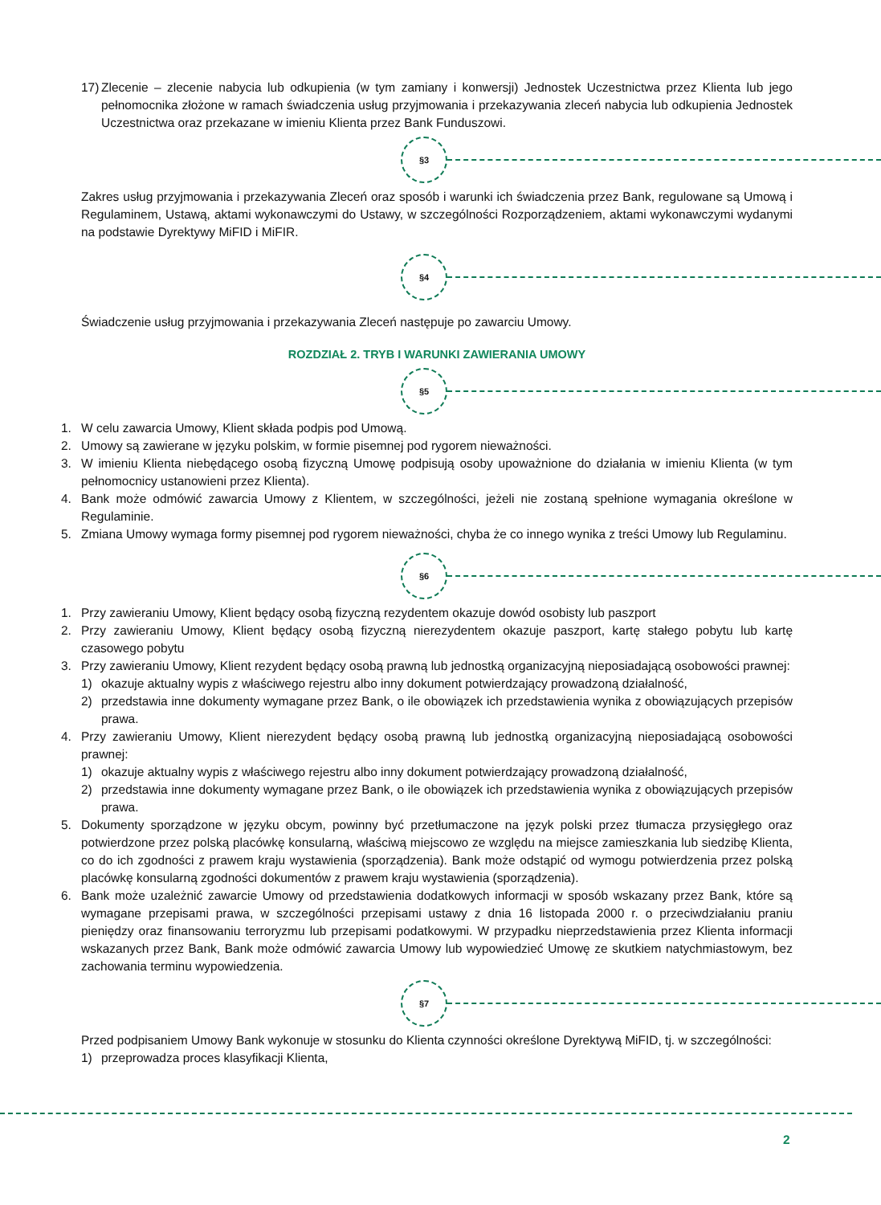17) Zlecenie – zlecenie nabycia lub odkupienia (w tym zamiany i konwersji) Jednostek Uczestnictwa przez Klienta lub jego pełnomocnika złożone w ramach świadczenia usług przyjmowania i przekazywania zleceń nabycia lub odkupienia Jednostek Uczestnictwa oraz przekazane w imieniu Klienta przez Bank Funduszowi.
§3
Zakres usług przyjmowania i przekazywania Zleceń oraz sposób i warunki ich świadczenia przez Bank, regulowane są Umową i Regulaminem, Ustawą, aktami wykonawczymi do Ustawy, w szczególności Rozporządzeniem, aktami wykonawczymi wydanymi na podstawie Dyrektywy MiFID i MiFIR.
§4
Świadczenie usług przyjmowania i przekazywania Zleceń następuje po zawarciu Umowy.
ROZDZIAŁ 2. TRYB I WARUNKI ZAWIERANIA UMOWY
§5
1. W celu zawarcia Umowy, Klient składa podpis pod Umową.
2. Umowy są zawierane w języku polskim, w formie pisemnej pod rygorem nieważności.
3. W imieniu Klienta niebędącego osobą fizyczną Umowę podpisują osoby upoważnione do działania w imieniu Klienta (w tym pełnomocnicy ustanowieni przez Klienta).
4. Bank może odmówić zawarcia Umowy z Klientem, w szczególności, jeżeli nie zostaną spełnione wymagania określone w Regulaminie.
5. Zmiana Umowy wymaga formy pisemnej pod rygorem nieważności, chyba że co innego wynika z treści Umowy lub Regulaminu.
§6
1. Przy zawieraniu Umowy, Klient będący osobą fizyczną rezydentem okazuje dowód osobisty lub paszport
2. Przy zawieraniu Umowy, Klient będący osobą fizyczną nierezydentem okazuje paszport, kartę stałego pobytu lub kartę czasowego pobytu
3. Przy zawieraniu Umowy, Klient rezydent będący osobą prawną lub jednostką organizacyjną nieposiadającą osobowości prawnej:
1) okazuje aktualny wypis z właściwego rejestru albo inny dokument potwierdzający prowadzoną działalność,
2) przedstawia inne dokumenty wymagane przez Bank, o ile obowiązek ich przedstawienia wynika z obowiązujących przepisów prawa.
4. Przy zawieraniu Umowy, Klient nierezydent będący osobą prawną lub jednostką organizacyjną nieposiadającą osobowości prawnej:
1) okazuje aktualny wypis z właściwego rejestru albo inny dokument potwierdzający prowadzoną działalność,
2) przedstawia inne dokumenty wymagane przez Bank, o ile obowiązek ich przedstawienia wynika z obowiązujących przepisów prawa.
5. Dokumenty sporządzone w języku obcym, powinny być przetłumaczone na język polski przez tłumacza przysięgłego oraz potwierdzone przez polską placówkę konsularną, właściwą miejscowo ze względu na miejsce zamieszkania lub siedzibę Klienta, co do ich zgodności z prawem kraju wystawienia (sporządzenia). Bank może odstąpić od wymogu potwierdzenia przez polską placówkę konsularną zgodności dokumentów z prawem kraju wystawienia (sporządzenia).
6. Bank może uzależnić zawarcie Umowy od przedstawienia dodatkowych informacji w sposób wskazany przez Bank, które są wymagane przepisami prawa, w szczególności przepisami ustawy z dnia 16 listopada 2000 r. o przeciwdziałaniu praniu pieniędzy oraz finansowaniu terroryzmu lub przepisami podatkowymi. W przypadku nieprzedstawienia przez Klienta informacji wskazanych przez Bank, Bank może odmówić zawarcia Umowy lub wypowiedzieć Umowę ze skutkiem natychmiastowym, bez zachowania terminu wypowiedzenia.
§7
Przed podpisaniem Umowy Bank wykonuje w stosunku do Klienta czynności określone Dyrektywą MiFID, tj. w szczególności:
1) przeprowadza proces klasyfikacji Klienta,
2